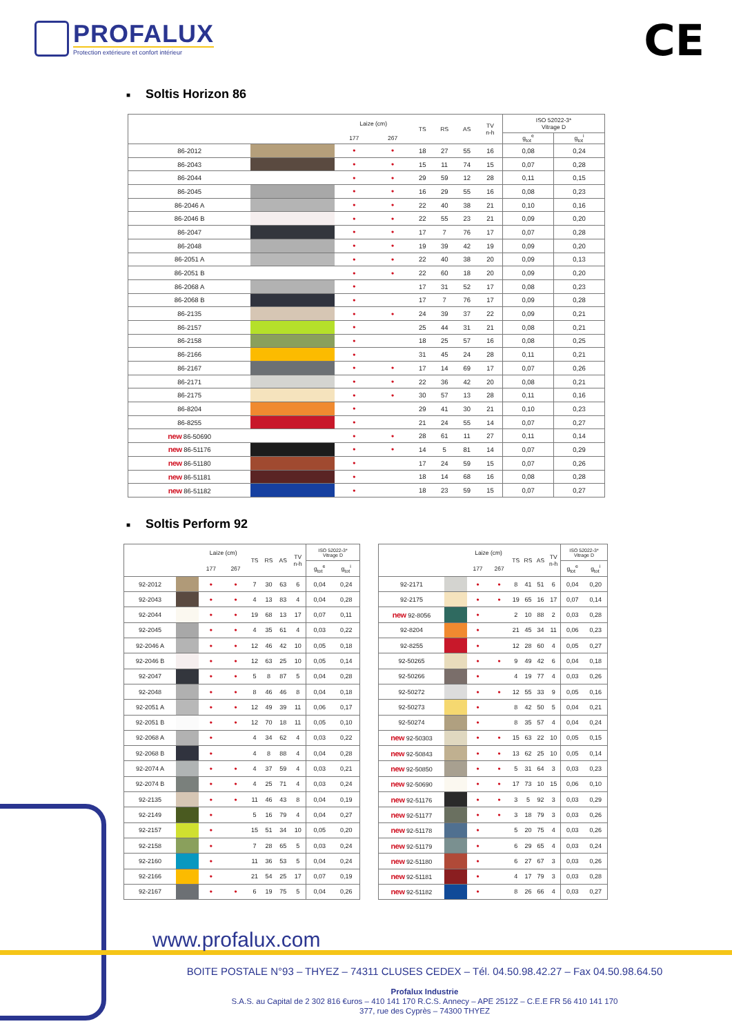PROFALUX
Protection extérieure et confort intérieur
CE
■ Soltis Horizon 86
| | | Laize (cm) | | TS | RS | AS | TV n-h | ISO 52022-3* Vitrage D | |
| --- | --- | --- | --- | --- | --- | --- | --- | --- | --- |
| | | 177 | 267 | | | | | g<sub>tot</sub><sup>e</sup> | g<sub>tot</sub><sup>i</sup> |
| 86-2012 | | • | • | 18 | 27 | 55 | 16 | 0,08 | 0,24 |
| 86-2043 | | • | • | 15 | 11 | 74 | 15 | 0,07 | 0,28 |
| 86-2044 | | • | • | 29 | 59 | 12 | 28 | 0,11 | 0,15 |
| 86-2045 | | • | • | 16 | 29 | 55 | 16 | 0,08 | 0,23 |
| 86-2046 A | | • | • | 22 | 40 | 38 | 21 | 0,10 | 0,16 |
| 86-2046 B | | • | • | 22 | 55 | 23 | 21 | 0,09 | 0,20 |
| 86-2047 | | • | • | 17 | 7 | 76 | 17 | 0,07 | 0,28 |
| 86-2048 | | • | • | 19 | 39 | 42 | 19 | 0,09 | 0,20 |
| 86-2051 A | | • | • | 22 | 40 | 38 | 20 | 0,09 | 0,13 |
| 86-2051 B | | • | • | 22 | 60 | 18 | 20 | 0,09 | 0,20 |
| 86-2068 A | | • | | 17 | 31 | 52 | 17 | 0,08 | 0,23 |
| 86-2068 B | | • | | 17 | 7 | 76 | 17 | 0,09 | 0,28 |
| 86-2135 | | • | • | 24 | 39 | 37 | 22 | 0,09 | 0,21 |
| 86-2157 | | • | | 25 | 44 | 31 | 21 | 0,08 | 0,21 |
| 86-2158 | | • | | 18 | 25 | 57 | 16 | 0,08 | 0,25 |
| 86-2166 | | • | | 31 | 45 | 24 | 28 | 0,11 | 0,21 |
| 86-2167 | | • | • | 17 | 14 | 69 | 17 | 0,07 | 0,26 |
| 86-2171 | | • | • | 22 | 36 | 42 | 20 | 0,08 | 0,21 |
| 86-2175 | | • | • | 30 | 57 | 13 | 28 | 0,11 | 0,16 |
| 86-8204 | | • | | 29 | 41 | 30 | 21 | 0,10 | 0,23 |
| 86-8255 | | • | | 21 | 24 | 55 | 14 | 0,07 | 0,27 |
| new 86-50690 | | • | • | 28 | 61 | 11 | 27 | 0,11 | 0,14 |
| new 86-51176 | | • | • | 14 | 5 | 81 | 14 | 0,07 | 0,29 |
| new 86-51180 | | • | | 17 | 24 | 59 | 15 | 0,07 | 0,26 |
| new 86-51181 | | • | | 18 | 14 | 68 | 16 | 0,08 | 0,28 |
| new 86-51182 | | • | | 18 | 23 | 59 | 15 | 0,07 | 0,27 |
■ Soltis Perform 92
| | | Laize (cm) | | TS | RS | AS | TV n-h | ISO 52022-3* Vitrage D | |
| --- | --- | --- | --- | --- | --- | --- | --- | --- | --- |
| | | 177 | 267 | | | | | g<sub>tot</sub><sup>e</sup> | g<sub>tot</sub><sup>i</sup> |
| 92-2012 | | • | • | 7 | 30 | 63 | 6 | 0,04 | 0,24 |
| 92-2043 | | • | • | 4 | 13 | 83 | 4 | 0,04 | 0,28 |
| 92-2044 | | • | • | 19 | 68 | 13 | 17 | 0,07 | 0,11 |
| 92-2045 | | • | • | 4 | 35 | 61 | 4 | 0,03 | 0,22 |
| 92-2046 A | | • | • | 12 | 46 | 42 | 10 | 0,05 | 0,18 |
| 92-2046 B | | • | • | 12 | 63 | 25 | 10 | 0,05 | 0,14 |
| 92-2047 | | • | • | 5 | 8 | 87 | 5 | 0,04 | 0,28 |
| 92-2048 | | • | • | 8 | 46 | 46 | 8 | 0,04 | 0,18 |
| 92-2051 A | | • | • | 12 | 49 | 39 | 11 | 0,06 | 0,17 |
| 92-2051 B | | • | • | 12 | 70 | 18 | 11 | 0,05 | 0,10 |
| 92-2068 A | | • | | 4 | 34 | 62 | 4 | 0,03 | 0,22 |
| 92-2068 B | | • | | 4 | 8 | 88 | 4 | 0,04 | 0,28 |
| 92-2074 A | | • | • | 4 | 37 | 59 | 4 | 0,03 | 0,21 |
| 92-2074 B | | • | • | 4 | 25 | 71 | 4 | 0,03 | 0,24 |
| 92-2135 | | • | • | 11 | 46 | 43 | 8 | 0,04 | 0,19 |
| 92-2149 | | • | | 5 | 16 | 79 | 4 | 0,04 | 0,27 |
| 92-2157 | | • | | 15 | 51 | 34 | 10 | 0,05 | 0,20 |
| 92-2158 | | • | | 7 | 28 | 65 | 5 | 0,03 | 0,24 |
| 92-2160 | | • | | 11 | 36 | 53 | 5 | 0,04 | 0,24 |
| 92-2166 | | • | | 21 | 54 | 25 | 17 | 0,07 | 0,19 |
| 92-2167 | | • | • | 6 | 19 | 75 | 5 | 0,04 | 0,26 |
| | | Laize (cm) | | TS | RS | AS | TV n-h | ISO 52022-3* Vitrage D | |
| --- | --- | --- | --- | --- | --- | --- | --- | --- | --- |
| | | 177 | 267 | | | | | g<sub>tot</sub><sup>e</sup> | g<sub>tot</sub><sup>i</sup> |
| 92-2171 | | • | • | 8 | 41 | 51 | 6 | 0,04 | 0,20 |
| 92-2175 | | • | • | 19 | 65 | 16 | 17 | 0,07 | 0,14 |
| new 92-8056 | | • | | 2 | 10 | 88 | 2 | 0,03 | 0,28 |
| 92-8204 | | • | | 21 | 45 | 34 | 11 | 0,06 | 0,23 |
| 92-8255 | | • | | 12 | 28 | 60 | 4 | 0,05 | 0,27 |
| 92-50265 | | • | • | 9 | 49 | 42 | 6 | 0,04 | 0,18 |
| 92-50266 | | • | | 4 | 19 | 77 | 4 | 0,03 | 0,26 |
| 92-50272 | | • | • | 12 | 55 | 33 | 9 | 0,05 | 0,16 |
| 92-50273 | | • | | 8 | 42 | 50 | 5 | 0,04 | 0,21 |
| 92-50274 | | • | | 8 | 35 | 57 | 4 | 0,04 | 0,24 |
| new 92-50303 | | • | • | 15 | 63 | 22 | 10 | 0,05 | 0,15 |
| new 92-50843 | | • | • | 13 | 62 | 25 | 10 | 0,05 | 0,14 |
| new 92-50850 | | • | • | 5 | 31 | 64 | 3 | 0,03 | 0,23 |
| new 92-50690 | | • | • | 17 | 73 | 10 | 15 | 0,06 | 0,10 |
| new 92-51176 | | • | • | 3 | 5 | 92 | 3 | 0,03 | 0,29 |
| new 92-51177 | | • | • | 3 | 18 | 79 | 3 | 0,03 | 0,26 |
| new 92-51178 | | • | | 5 | 20 | 75 | 4 | 0,03 | 0,26 |
| new 92-51179 | | • | | 6 | 29 | 65 | 4 | 0,03 | 0,24 |
| new 92-51180 | | • | | 6 | 27 | 67 | 3 | 0,03 | 0,26 |
| new 92-51181 | | • | | 4 | 17 | 79 | 3 | 0,03 | 0,28 |
| new 92-51182 | | • | | 8 | 26 | 66 | 4 | 0,03 | 0,27 |
www.profalux.com
BOITE POSTALE N°93 – THYEZ – 74311 CLUSES CEDEX – Tél. 04.50.98.42.27 – Fax 04.50.98.64.50
Profalux Industrie
S.A.S. au Capital de 2 302 816 €uros – 410 141 170 R.C.S. Annecy – APE 2512Z – C.E.E FR 56 410 141 170
377, rue des Cyprès – 74300 THYEZ